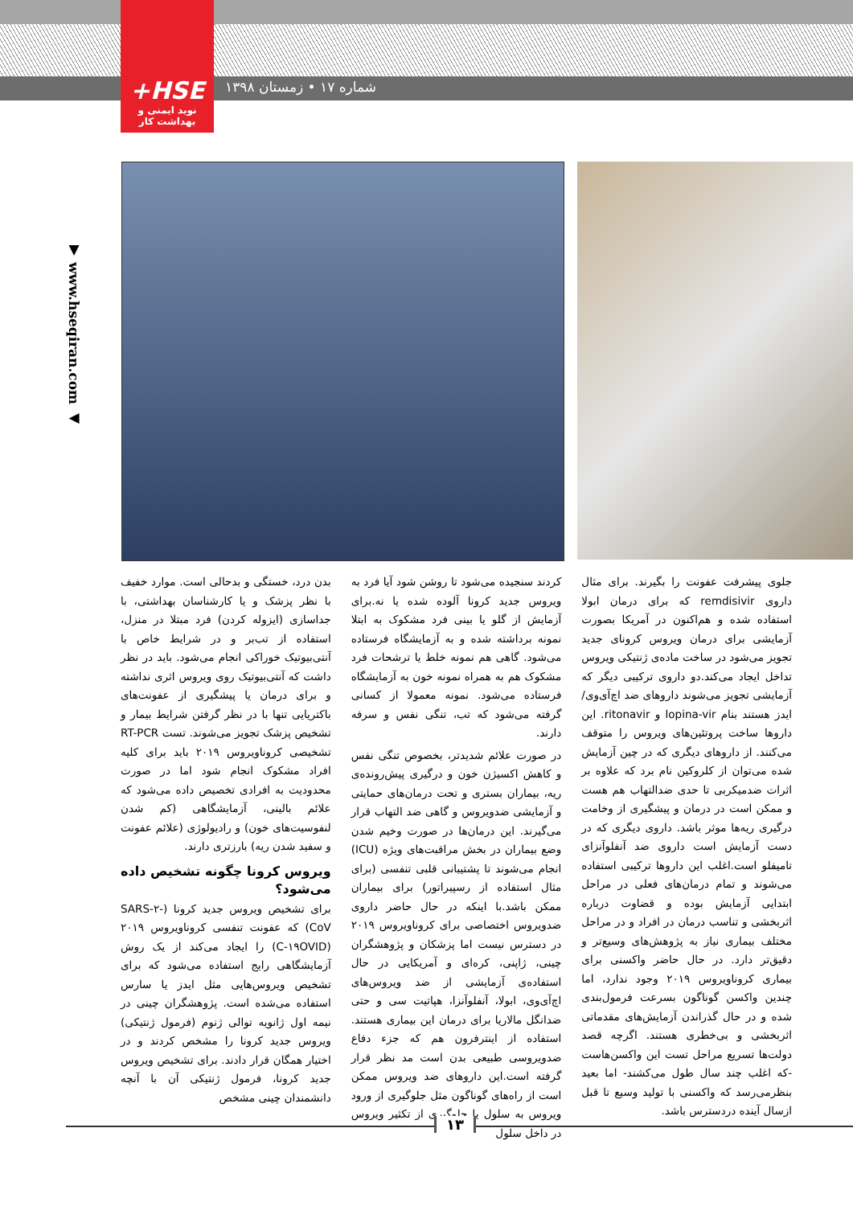+HSE
نوید ایمنی و بهداشت کار
شماره ۱۷ • زمستان ۱۳۹۸
▼ www.hseqiran.com ◀
بدن درد، خستگی و بدحالی است. موارد خفیف با نظر پزشک و یا کارشناسان بهداشتی، با جداسازی (ایزوله کردن) فرد مبتلا در منزل، استفاده از تب‌بر و در شرایط خاص با آنتی‌بیوتیک خوراکی انجام می‌شود. باید در نظر داشت که آنتی‌بیوتیک روی ویروس اثری نداشته و برای درمان یا پیشگیری از عفونت‌های باکتریایی تنها با در نظر گرفتن شرایط بیمار و تشخیص پزشک تجویز می‌شوند. تست RT-PCR تشخیصی کروناویروس ۲۰۱۹ باید برای کلیه افراد مشکوک انجام شود اما در صورت محدودیت به افرادی تخصیص داده می‌شود که علائم بالینی، آزمایشگاهی (کم شدن لنفوسیت‌های خون) و رادیولوژی (علائم عفونت و سفید شدن ریه) بارزتری دارند.
ویروس کرونا چگونه تشخیص داده می‌شود؟
برای تشخیص ویروس جدید کرونا (SARS-۲-CoV) که عفونت تنفسی کروناویروس ۲۰۱۹ (C-۱۹OVID) را ایجاد می‌کند از یک روش آزمایشگاهی رایج استفاده می‌شود که برای تشخیص ویروس‌هایی مثل ایدز یا سارس استفاده می‌شده است. پژوهشگران چینی در نیمه اول ژانویه توالی ژنوم (فرمول ژنتیکی) ویروس جدید کرونا را مشخص کردند و در اختیار همگان قرار دادند. برای تشخیص ویروس جدید کرونا، فرمول ژنتیکی آن با آنچه دانشمندان چینی مشخص
کردند سنجیده می‌شود تا روشن شود آیا فرد به ویروس جدید کرونا آلوده شده یا نه.برای آزمایش از گلو یا بینی فرد مشکوک به ابتلا نمونه برداشته شده و به آزمایشگاه فرستاده می‌شود. گاهی هم نمونه خلط یا ترشحات فرد مشکوک هم به همراه نمونه خون به آزمایشگاه فرستاده می‌شود. نمونه معمولا از کسانی گرفته می‌شود که تب، تنگی نفس و سرفه دارند.
در صورت علائم شدیدتر، بخصوص تنگی نفس و کاهش اکسیژن خون و درگیری پیش‌رونده‌ی ریه، بیماران بستری و تحت درمان‌های حمایتی و آزمایشی ضدویروس و گاهی ضد التهاب قرار می‌گیرند. این درمان‌ها در صورت وخیم شدن وضع بیماران در بخش مراقبت‌های ویژه (ICU) انجام می‌شوند تا پشتیبانی قلبی تنفسی (برای مثال استفاده از رسپیراتور) برای بیماران ممکن باشد.با اینکه در حال حاضر داروی ضدویروس اختصاصی برای کروناویروس ۲۰۱۹ در دسترس نیست اما پزشکان و پژوهشگران چینی، ژاپنی، کره‌ای و آمریکایی در حال استفاده‌ی آزمایشی از ضد ویروس‌های اچ‌آی‌وی، ابولا، آنفلوآنزا، هپاتیت سی و حتی ضدانگل مالاریا برای درمان این بیماری هستند. استفاده از اینترفرون هم که جزء دفاع ضدویروسی طبیعی بدن است مد نظر قرار گرفته است.این داروهای ضد ویروس ممکن است از راه‌های گوناگون مثل جلوگیری از ورود ویروس به سلول یا جلوگیری از تکثیر ویروس در داخل سلول
جلوی پیشرفت عفونت را بگیرند. برای مثال داروی remdisivir که برای درمان ابولا استفاده شده و هم‌اکنون در آمریکا بصورت آزمایشی برای درمان ویروس کرونای جدید تجویز می‌شود در ساخت ماده‌ی ژنتیکی ویروس تداخل ایجاد می‌کند.دو داروی ترکیبی دیگر که آزمایشی تجویز می‌شوند داروهای ضد اچ‌آی‌وی/ایدز هستند بنام lopina-vir و ritonavir. این داروها ساخت پروتئین‌های ویروس را متوقف می‌کنند. از داروهای دیگری که در چین آزمایش شده می‌توان از کلروکین نام برد که علاوه بر اثرات ضدمیکربی تا حدی ضدالتهاب هم هست و ممکن است در درمان و پیشگیری از وخامت درگیری ریه‌ها موثر باشد. داروی دیگری که در دست آزمایش است داروی ضد آنفلوآنزای تامیفلو است.اغلب این داروها ترکیبی استفاده می‌شوند و تمام درمان‌های فعلی در مراحل ابتدایی آزمایش بوده و قضاوت درباره اثربخشی و تناسب درمان در افراد و در مراحل مختلف بیماری نیاز به پژوهش‌های وسیع‌تر و دقیق‌تر دارد. در حال حاضر واکسنی برای بیماری کروناویروس ۲۰۱۹ وجود ندارد، اما چندین واکسن گوناگون بسرعت فرمول‌بندی شده و در حال گذراندن آزمایش‌های مقدماتی اثربخشی و بی‌خطری هستند. اگرچه قصد دولت‌ها تسریع مراحل تست این واکسن‌هاست -که اغلب چند سال طول می‌کشند- اما بعید بنظرمی‌رسد که واکسنی با تولید وسیع تا قبل ازسال آینده دردسترس باشد.
۱۳